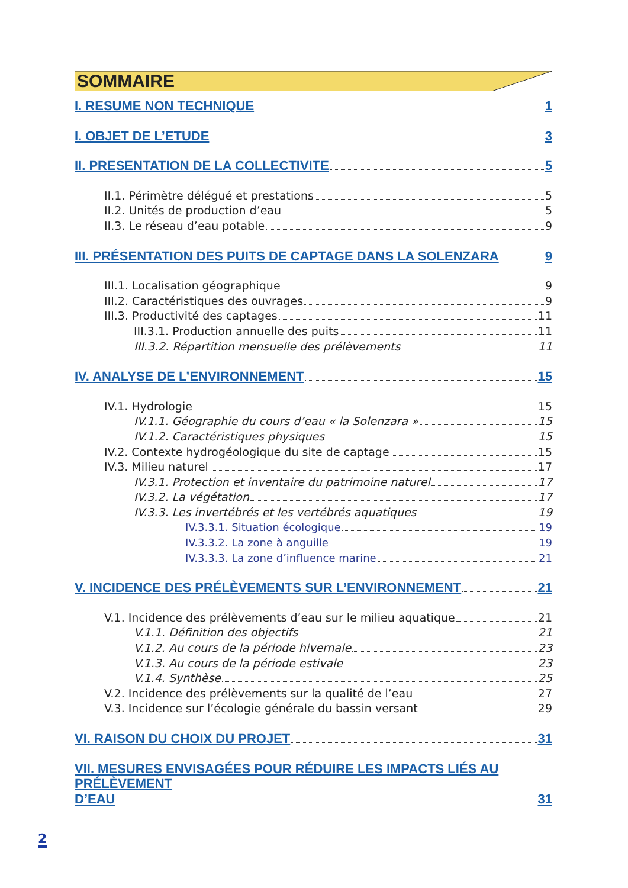SOMMAIRE
I. RESUME NON TECHNIQUE 1
I. OBJET DE L’ETUDE 3
II. PRESENTATION DE LA COLLECTIVITE 5
II.1. Périmètre délégué et prestations 5
II.2. Unités de production d’eau 5
II.3. Le réseau d’eau potable 9
III. PRÉSENTATION DES PUITS DE CAPTAGE DANS LA SOLENZARA 9
III.1. Localisation géographique 9
III.2. Caractéristiques des ouvrages 9
III.3. Productivité des captages 11
III.3.1. Production annuelle des puits 11
III.3.2. Répartition mensuelle des prélèvements 11
IV. ANALYSE DE L’ENVIRONNEMENT 15
IV.1. Hydrologie 15
IV.1.1. Géographie du cours d’eau « la Solenzara » 15
IV.1.2. Caractéristiques physiques 15
IV.2. Contexte hydrogéologique du site de captage 15
IV.3. Milieu naturel 17
IV.3.1. Protection et inventaire du patrimoine naturel 17
IV.3.2. La végétation 17
IV.3.3. Les invertébrés et les vertébrés aquatiques 19
IV.3.3.1. Situation écologique 19
IV.3.3.2. La zone à anguille 19
IV.3.3.3. La zone d’influence marine 21
V. INCIDENCE DES PRÉLÈVEMENTS SUR L’ENVIRONNEMENT 21
V.1. Incidence des prélèvements d’eau sur le milieu aquatique 21
V.1.1. Définition des objectifs 21
V.1.2. Au cours de la période hivernale 23
V.1.3. Au cours de la période estivale 23
V.1.4. Synthèse 25
V.2. Incidence des prélèvements sur la qualité de l’eau 27
V.3. Incidence sur l’écologie générale du bassin versant 29
VI. RAISON DU CHOIX DU PROJET 31
VII. MESURES ENVISAGÉES POUR RÉDUIRE LES IMPACTS LIÉS AU PRÉLÈVEMENT
D’EAU 31
2